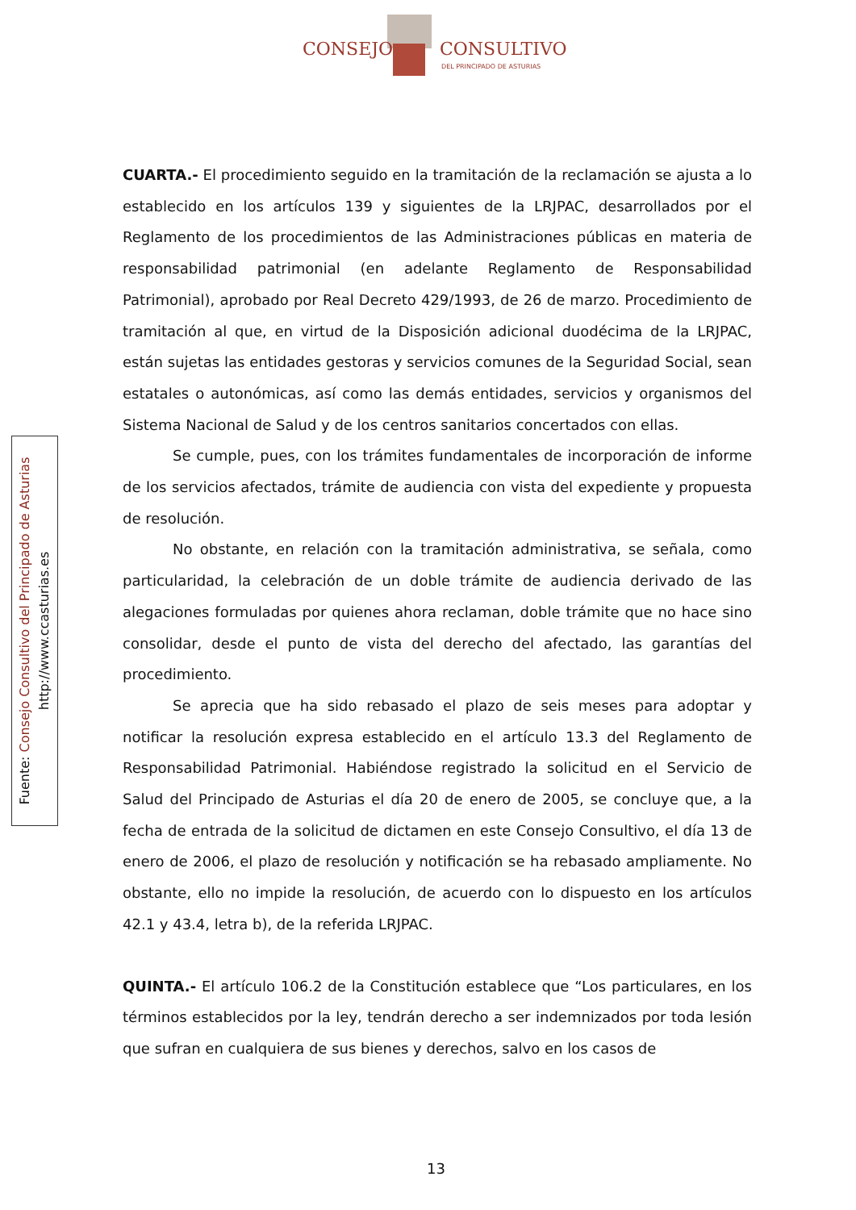CONSEJO CONSULTIVO
DEL PRINCIPADO DE ASTURIAS
Fuente: Consejo Consultivo del Principado de Asturias
http://www.ccasturias.es
CUARTA.- El procedimiento seguido en la tramitación de la reclamación se ajusta a lo establecido en los artículos 139 y siguientes de la LRJPAC, desarrollados por el Reglamento de los procedimientos de las Administraciones públicas en materia de responsabilidad patrimonial (en adelante Reglamento de Responsabilidad Patrimonial), aprobado por Real Decreto 429/1993, de 26 de marzo. Procedimiento de tramitación al que, en virtud de la Disposición adicional duodécima de la LRJPAC, están sujetas las entidades gestoras y servicios comunes de la Seguridad Social, sean estatales o autonómicas, así como las demás entidades, servicios y organismos del Sistema Nacional de Salud y de los centros sanitarios concertados con ellas.
Se cumple, pues, con los trámites fundamentales de incorporación de informe de los servicios afectados, trámite de audiencia con vista del expediente y propuesta de resolución.
No obstante, en relación con la tramitación administrativa, se señala, como particularidad, la celebración de un doble trámite de audiencia derivado de las alegaciones formuladas por quienes ahora reclaman, doble trámite que no hace sino consolidar, desde el punto de vista del derecho del afectado, las garantías del procedimiento.
Se aprecia que ha sido rebasado el plazo de seis meses para adoptar y notificar la resolución expresa establecido en el artículo 13.3 del Reglamento de Responsabilidad Patrimonial. Habiéndose registrado la solicitud en el Servicio de Salud del Principado de Asturias el día 20 de enero de 2005, se concluye que, a la fecha de entrada de la solicitud de dictamen en este Consejo Consultivo, el día 13 de enero de 2006, el plazo de resolución y notificación se ha rebasado ampliamente. No obstante, ello no impide la resolución, de acuerdo con lo dispuesto en los artículos 42.1 y 43.4, letra b), de la referida LRJPAC.
QUINTA.- El artículo 106.2 de la Constitución establece que “Los particulares, en los términos establecidos por la ley, tendrán derecho a ser indemnizados por toda lesión que sufran en cualquiera de sus bienes y derechos, salvo en los casos de
13